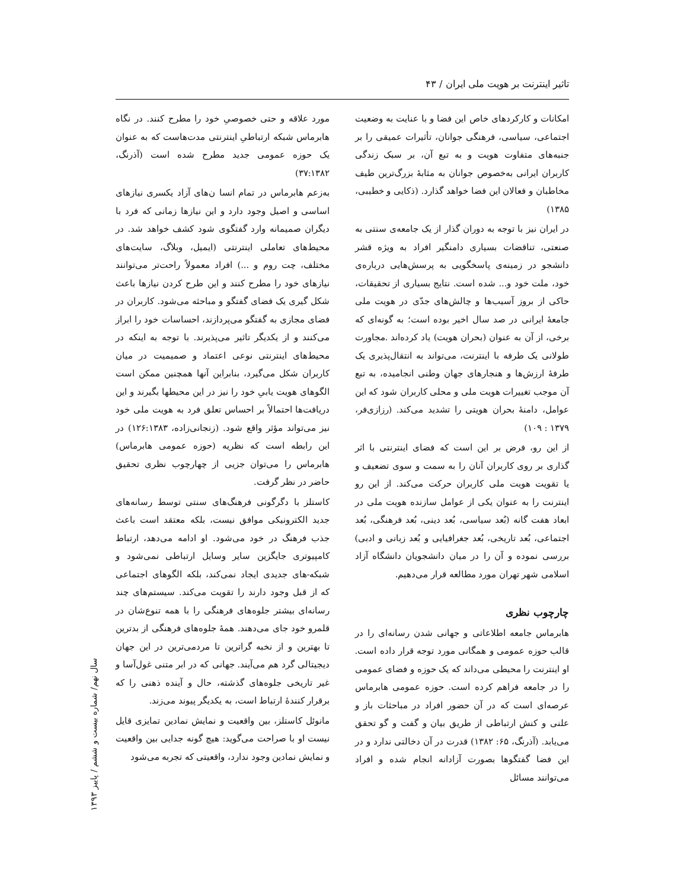تاثیر اینترنت بر هویت ملی ایران / ۴۳
امکانات و کارکردهای خاص این فضا و با عنایت به وضعیت اجتماعی، سیاسی، فرهنگی جوانان، تأثیرات عمیقی را بر جنبه‌های متفاوت هویت و به تبع آن، بر سبک زندگی کاربران ایرانی به‌خصوص جوانان به مثابهٔ بزرگ‌ترین طیف مخاطبان و فعالان این فضا خواهد گذارد. (ذکایی و خطیبی، ۱۳۸۵)
در ایران نیز با توجه به دوران گذار از یک جامعه‌ی سنتی به صنعتی، تناقضات بسیاری دامنگیر افراد به ویژه قشر دانشجو در زمینه‌ی پاسخگویی به پرسش‌هایی درباره‌ی خود، ملت خود و... شده است. نتایج بسیاری از تحقیقات، حاکی از بروز آسیب‌ها و چالش‌های جدّی در هویت ملی جامعهٔ ایرانی در صد سال اخیر بوده است؛ به گونه‌ای که برخی، از آن به عنوان (بحران هویت) یاد کرده‌اند .مجاورت طولانی یک طرفه با اینترنت، می‌تواند به انتقال‌پذیری یک طرفهٔ ارزش‌ها و هنجارهای جهان وطنی انجامیده، به تبع آن موجب تغییرات هویت ملی و محلی کاربران شود که این عوامل، دامنهٔ بحران هویتی را تشدید می‌کند. (رزازی‌فر، ۱۳۷۹ : ۱۰۹)
از این رو، فرض بر این است که فضای اینترنتی با اثر گذاری بر روی کاربران آنان را به سمت و سوی تضعیف و یا تقویت هویت ملی کاربران حرکت می‌کند. از این رو اینترنت را به عنوان یکی از عوامل سازنده هویت ملی در ابعاد هفت گانه (بُعد سیاسی، بُعد دینی، بُعد فرهنگی، بُعد اجتماعی، بُعد تاریخی، بُعد جغرافیایی و بُعد زبانی و ادبی) بررسی نموده و آن را در میان دانشجویان دانشگاه آزاد اسلامی شهر تهران مورد مطالعه قرار می‌دهیم.
چارچوب نظری
هابرماس جامعه اطلاعاتی و جهانی شدن رسانه‌ای را در قالب حوزه عمومی و همگانی مورد توجه قرار داده است. او اینترنت را محیطی می‌داند که یک حوزه و فضای عمومی را در جامعه فراهم کرده است. حوزه عمومی هابرماس عرصه‌ای است که در آن حضور افراد در مباحثات باز و علنی و کنش ارتباطی از طریق بیان و گفت و گو تحقق می‌یابد. (آذرنگ، ۶۵: ۱۳۸۲) قدرت در آن دخالتی ندارد و در این فضا گفتگوها بصورت آزادانه انجام شده و افراد می‌توانند مسائل
مورد علاقه و حتی خصوصیِ خود را مطرح کنند. در نگاه هابرماس شبکه ارتباطیِ اینترنتی مدت‌هاست که به عنوان یک حوزه عمومی جدید مطرح شده است (آذرنگ، ۳۷:۱۳۸۲)
به‌زعم هابرماس در تمام انسا ن‌های آزاد یکسری نیازهای اساسی و اصیل وجود دارد و این نیازها زمانی که فرد با دیگران صمیمانه وارد گفتگوی شود کشف خواهد شد. در محیط‌های تعاملی اینترنتی (ایمیل، وبلاگ، سایت‌های مختلف، چت روم و ...) افراد معمولاً راحت‌تر می‌توانند نیازهای خود را مطرح کنند و این طرح کردن نیازها باعث شکل گیری یک فضای گفتگو و مباحثه می‌شود. کاربران در فضای مجازی به گفتگو می‌پردازند، احساسات خود را ابراز می‌کنند و از یکدیگر تاثیر می‌پذیرند. با توجه به اینکه در محیط‌های اینترنتی نوعی اعتماد و صمیمیت در میان کاربران شکل می‌گیرد، بنابراین آنها همچنین ممکن است الگوهای هویت یابیِ خود را نیز در این محیطها بگیرند و این دریافت‌ها احتمالاً بر احساس تعلق فرد به هویت ملی خود نیز می‌تواند مؤثر واقع شود. (زنجانی‌زاده، ۱۲۶:۱۳۸۳) در این رابطه است که نظریه (حوزه عمومی هابرماس) هابرماس را می‌توان جزیی از چهارچوب نظری تحقیق حاضر در نظر گرفت.
کاستلز با دگرگونی فرهنگ‌های سنتی توسط رسانه‌های جدید الکترونیکی موافق نیست، بلکه معتقد است باعث جذب فرهنگ در خود می‌شود. او ادامه می‌دهد، ارتباط کامپیوتری جایگزین سایر وسایل ارتباطی نمی‌شود و شبکه-های جدیدی ایجاد نمی‌کند، بلکه الگوهای اجتماعی که از قبل وجود دارند را تقویت می‌کند. سیستم‌های چند رسانه‌ای بیشتر جلوه‌های فرهنگی را با همه تنوع‌شان در قلمرو خود جای می‌دهند. همهٔ جلوه‌های فرهنگی از بدترین تا بهترین و از نخبه گراترین تا مردمی‌ترین در این جهان دیجیتالی گرد هم می‌آیند. جهانی که در ابر متنی غول‌آسا و غیر تاریخی جلوه‌های گذشته، حال و آینده ذهنی را که برقرار کنندهٔ ارتباط است، به یکدیگر پیوند می‌زند.
مانوئل کاستلز، بین واقعیت و نمایش نمادین تمایزی قایل نیست او با صراحت می‌گوید: هیچ گونه جدایی بین واقعیت و نمایش نمادین وجود ندارد، واقعیتی که تجربه می‌شود
سال نهم/ شماره بیست و ششم / پاییز ۱۳۹۳